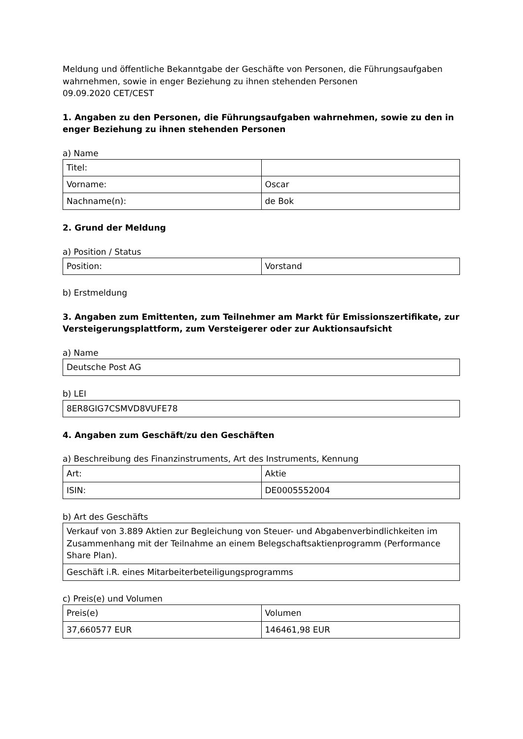Meldung und öffentliche Bekanntgabe der Geschäfte von Personen, die Führungsaufgaben wahrnehmen, sowie in enger Beziehung zu ihnen stehenden Personen
09.09.2020 CET/CEST
1. Angaben zu den Personen, die Führungsaufgaben wahrnehmen, sowie zu den in enger Beziehung zu ihnen stehenden Personen
a) Name
| Titel: | |
| Vorname: | Oscar |
| Nachname(n): | de Bok |
2. Grund der Meldung
a) Position / Status
| Position: | Vorstand |
b) Erstmeldung
3. Angaben zum Emittenten, zum Teilnehmer am Markt für Emissionszertifikate, zur Versteigerungsplattform, zum Versteigerer oder zur Auktionsaufsicht
a) Name
| Deutsche Post AG |
b) LEI
| 8ER8GIG7CSMVD8VUFE78 |
4. Angaben zum Geschäft/zu den Geschäften
a) Beschreibung des Finanzinstruments, Art des Instruments, Kennung
| Art: | Aktie |
| ISIN: | DE0005552004 |
b) Art des Geschäfts
| Verkauf von 3.889 Aktien zur Begleichung von Steuer- und Abgabenverbindlichkeiten im Zusammenhang mit der Teilnahme an einem Belegschaftsaktienprogramm (Performance Share Plan). |
| Geschäft i.R. eines Mitarbeiterbeteiligungsprogramms |
c) Preis(e) und Volumen
| Preis(e) | Volumen |
| 37,660577 EUR | 146461,98 EUR |